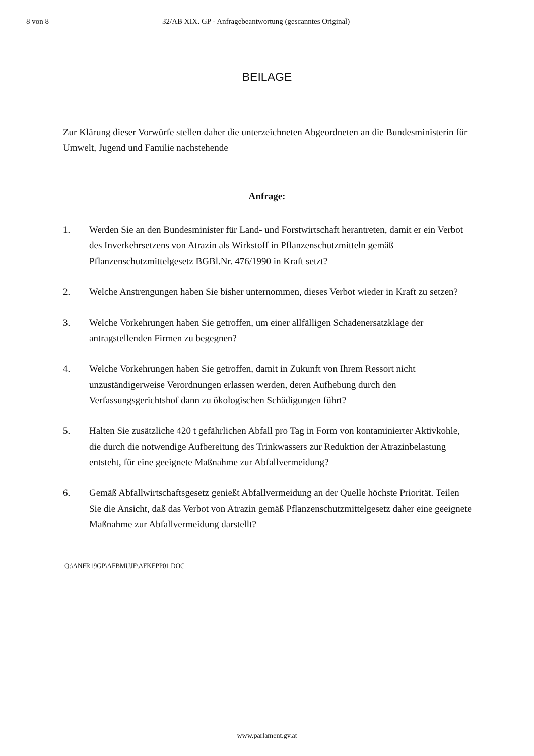8 von 8 32/AB XIX. GP - Anfragebeantwortung (gescanntes Original)
BEILAGE
Zur Klärung dieser Vorwürfe stellen daher die unterzeichneten Abgeordneten an die Bundesministerin für Umwelt, Jugend und Familie nachstehende
Anfrage:
1. Werden Sie an den Bundesminister für Land- und Forstwirtschaft herantreten, damit er ein Verbot des Inverkehrsetzens von Atrazin als Wirkstoff in Pflanzenschutzmitteln gemäß Pflanzenschutzmittelgesetz BGBl.Nr. 476/1990 in Kraft setzt?
2. Welche Anstrengungen haben Sie bisher unternommen, dieses Verbot wieder in Kraft zu setzen?
3. Welche Vorkehrungen haben Sie getroffen, um einer allfälligen Schadenersatzklage der antragstellenden Firmen zu begegnen?
4. Welche Vorkehrungen haben Sie getroffen, damit in Zukunft von Ihrem Ressort nicht unzuständigerweise Verordnungen erlassen werden, deren Aufhebung durch den Verfassungsgerichtshof dann zu ökologischen Schädigungen führt?
5. Halten Sie zusätzliche 420 t gefährlichen Abfall pro Tag in Form von kontaminierter Aktivkohle, die durch die notwendige Aufbereitung des Trinkwassers zur Reduktion der Atrazinbelastung entsteht, für eine geeignete Maßnahme zur Abfallvermeidung?
6. Gemäß Abfallwirtschaftsgesetz genießt Abfallvermeidung an der Quelle höchste Priorität. Teilen Sie die Ansicht, daß das Verbot von Atrazin gemäß Pflanzenschutzmittelgesetz daher eine geeignete Maßnahme zur Abfallvermeidung darstellt?
Q:\ANFR19GP\AFBMUJF\AFKEPP01.DOC
www.parlament.gv.at